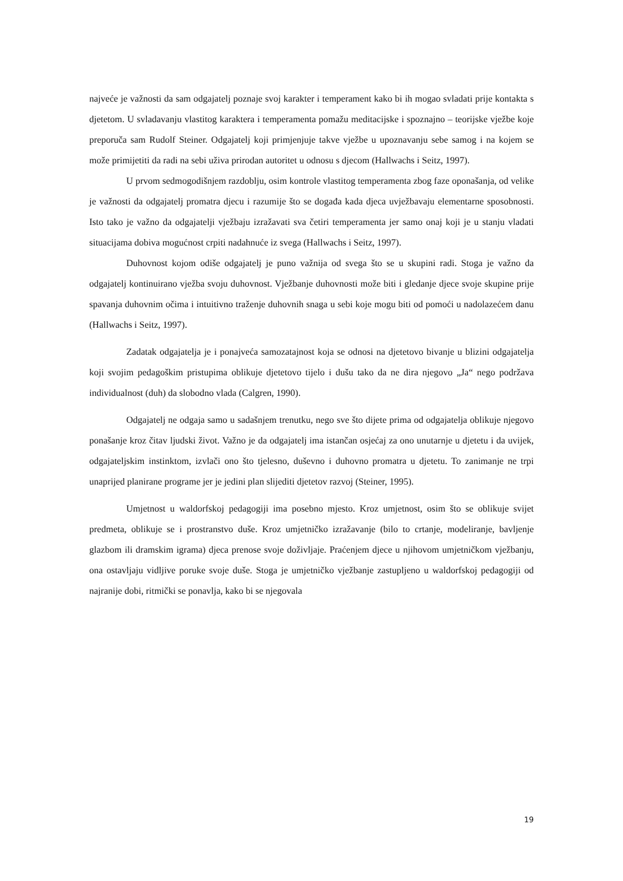najveće je važnosti da sam odgajatelj poznaje svoj karakter i temperament kako bi ih mogao svladati prije kontakta s djetetom. U svladavanju vlastitog karaktera i temperamenta pomažu meditacijske i spoznajno – teorijske vježbe koje preporuča sam Rudolf Steiner. Odgajatelj koji primjenjuje takve vježbe u upoznavanju sebe samog i na kojem se može primijetiti da radi na sebi uživa prirodan autoritet u odnosu s djecom (Hallwachs i Seitz, 1997).
U prvom sedmogodišnjem razdoblju, osim kontrole vlastitog temperamenta zbog faze oponašanja, od velike je važnosti da odgajatelj promatra djecu i razumije što se događa kada djeca uvježbavaju elementarne sposobnosti. Isto tako je važno da odgajatelji vježbaju izražavati sva četiri temperamenta jer samo onaj koji je u stanju vladati situacijama dobiva mogućnost crpiti nadahnuće iz svega (Hallwachs i Seitz, 1997).
Duhovnost kojom odiše odgajatelj je puno važnija od svega što se u skupini radi. Stoga je važno da odgajatelj kontinuirano vježba svoju duhovnost. Vježbanje duhovnosti može biti i gledanje djece svoje skupine prije spavanja duhovnim očima i intuitivno traženje duhovnih snaga u sebi koje mogu biti od pomoći u nadolazećem danu (Hallwachs i Seitz, 1997).
Zadatak odgajatelja je i ponajveća samozatajnost koja se odnosi na djetetovo bivanje u blizini odgajatelja koji svojim pedagoškim pristupima oblikuje djetetovo tijelo i dušu tako da ne dira njegovo „Ja“ nego podržava individualnost (duh) da slobodno vlada (Calgren, 1990).
Odgajatelj ne odgaja samo u sadašnjem trenutku, nego sve što dijete prima od odgajatelja oblikuje njegovo ponašanje kroz čitav ljudski život. Važno je da odgajatelj ima istančan osjećaj za ono unutarnje u djetetu i da uvijek, odgajateljskim instinktom, izvlači ono što tjelesno, duševno i duhovno promatra u djetetu. To zanimanje ne trpi unaprijed planirane programe jer je jedini plan slijediti djetetov razvoj (Steiner, 1995).
Umjetnost u waldorfskoj pedagogiji ima posebno mjesto. Kroz umjetnost, osim što se oblikuje svijet predmeta, oblikuje se i prostranstvo duše. Kroz umjetničko izražavanje (bilo to crtanje, modeliranje, bavljenje glazbom ili dramskim igrama) djeca prenose svoje doživljaje. Praćenjem djece u njihovom umjetničkom vježbanju, ona ostavljaju vidljive poruke svoje duše. Stoga je umjetničko vježbanje zastupljeno u waldorfskoj pedagogiji od najranije dobi, ritmički se ponavlja, kako bi se njegovala
19